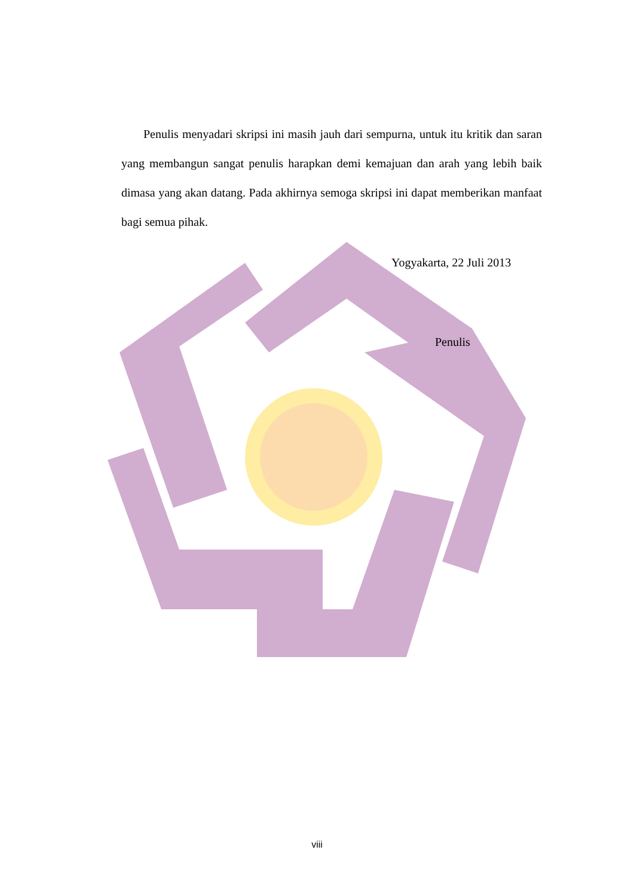Penulis menyadari skripsi ini masih jauh dari sempurna, untuk itu kritik dan saran yang membangun sangat penulis harapkan demi kemajuan dan arah yang lebih baik dimasa yang akan datang. Pada akhirnya semoga skripsi ini dapat memberikan manfaat bagi semua pihak.
Yogyakarta, 22 Juli 2013
Penulis
viii